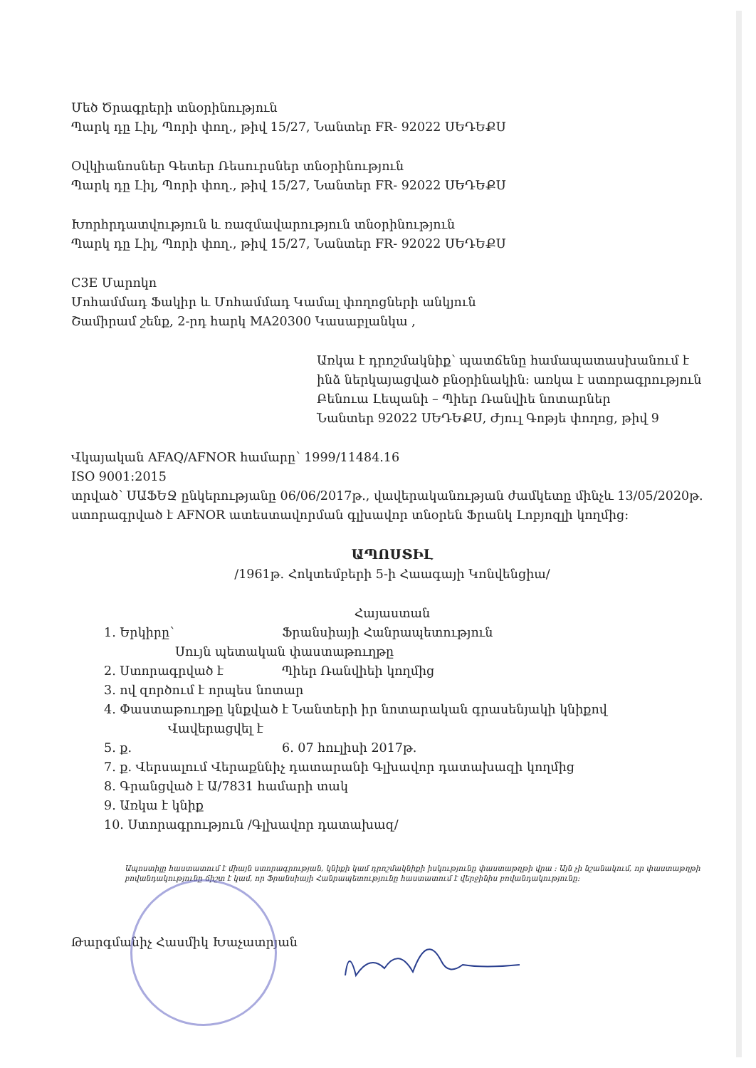Մեծ Ծրագրերի տնօրինություն
Պարկ դը Լիլ, Պորի փող., թիվ 15/27, Նանտեր FR- 92022 ՍԵԴԵՔՍ
Օվկիանոսներ Գետեր Ռեսուրսներ տնօրինություն
Պարկ դը Լիլ, Պորի փող., թիվ 15/27, Նանտեր FR- 92022 ՍԵԴԵՔՍ
Խորհրդատվություն և ռազմավարություն տնօրինություն
Պարկ դը Լիլ, Պորի փող., թիվ 15/27, Նանտեր FR- 92022 ՍԵԴԵՔՍ
C3E Մարոկո
Մոհամմադ Ֆակիր և Մոհամմադ Կամալ փողոցների անկյուն
Շամիրամ շենք, 2-րդ հարկ MA20300 Կասաբլանկա ,
Առկա է դրոշմակնիք՝ պատճենը համապատասխանում է ինձ ներկայացված բնօրինակին: առկա է ստորագրություն
Բենուա Լեպանի – Պիեր Ռանվիե նոտարներ
Նանտեր 92022 ՍԵԴԵՔՍ, Ժյուլ Գոթյե փողոց, թիվ 9
Վկայական AFAQ/AFNOR համարը՝ 1999/11484.16
ISO 9001:2015
տրված՝ ՍԱՖԵՋ ընկերությանը 06/06/2017թ., վավերականության ժամկետը մինչև 13/05/2020թ.
ստորագրված է AFNOR ատեստավորման գլխավոր տնօրեն Ֆրանկ Լոբյոզլի կողմից:
ԱՊՈՍՏԻԼ
/1961թ. Հոկտեմբերի 5-ի Հաագայի Կոնվենցիա/
Հայաստան
1. Երկիրը՝ Ֆրանսիայի Հանրապետություն
Սույն պետական փաստաթուղթը
2. Ստորագրված է Պիեր Ռանվիեի կողմից
3. ով զործում է որպես նոտար
4. Փաստաթուղթը կնքված է Նանտերի իր նոտարական գրասենյակի կնիքով
Վավերացվել է
5. ք. 6. 07 հուլիսի 2017թ.
7. ք. Վերսալում Վերաքննիչ դատարանի Գլխավոր դատախազի կողմից
8. Գրանցված է Ա/7831 համարի տակ
9. Առկա է կնիք
10. Ստորագրություն /Գլխավոր դատախազ/
Ապոստիլը հաստատում է միայն ստորագրության, կնիքի կամ դրոշմակնիքի իսկությունը փաստաթղթի վրա : Այն չի նշանակում, որ փաստաթղթի բովանդակությունը ճիշտ է կամ, որ Ֆրանսիայի Հանրապետությունը հաստատում է վերջինիս բովանդակությունը:
Թարգմանիչ Հասմիկ Խաչատրյան